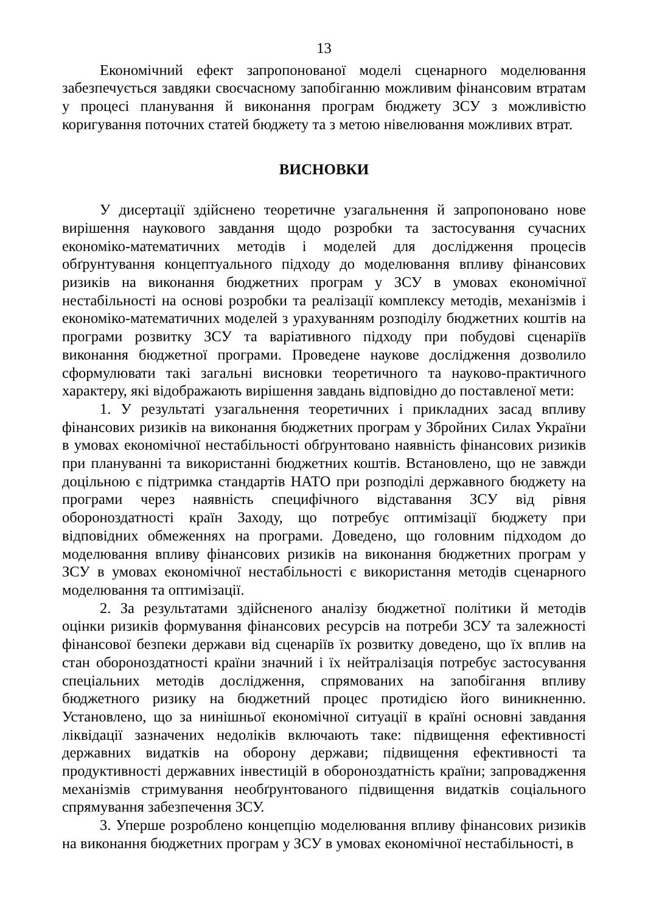13
Економічний ефект запропонованої моделі сценарного моделювання забезпечується завдяки своєчасному запобіганню можливим фінансовим втратам у процесі планування й виконання програм бюджету ЗСУ з можливістю коригування поточних статей бюджету та з метою нівелювання можливих втрат.
ВИСНОВКИ
У дисертації здійснено теоретичне узагальнення й запропоновано нове вирішення наукового завдання щодо розробки та застосування сучасних економіко-математичних методів і моделей для дослідження процесів обґрунтування концептуального підходу до моделювання впливу фінансових ризиків на виконання бюджетних програм у ЗСУ в умовах економічної нестабільності на основі розробки та реалізації комплексу методів, механізмів і економіко-математичних моделей з урахуванням розподілу бюджетних коштів на програми розвитку ЗСУ та варіативного підходу при побудові сценаріїв виконання бюджетної програми. Проведене наукове дослідження дозволило сформулювати такі загальні висновки теоретичного та науково-практичного характеру, які відображають вирішення завдань відповідно до поставленої мети:
1. У результаті узагальнення теоретичних і прикладних засад впливу фінансових ризиків на виконання бюджетних програм у Збройних Силах України в умовах економічної нестабільності обґрунтовано наявність фінансових ризиків при плануванні та використанні бюджетних коштів. Встановлено, що не завжди доцільною є підтримка стандартів НАТО при розподілі державного бюджету на програми через наявність специфічного відставання ЗСУ від рівня обороноздатності країн Заходу, що потребує оптимізації бюджету при відповідних обмеженнях на програми. Доведено, що головним підходом до моделювання впливу фінансових ризиків на виконання бюджетних програм у ЗСУ в умовах економічної нестабільності є використання методів сценарного моделювання та оптимізації.
2. За результатами здійсненого аналізу бюджетної політики й методів оцінки ризиків формування фінансових ресурсів на потреби ЗСУ та залежності фінансової безпеки держави від сценаріїв їх розвитку доведено, що їх вплив на стан обороноздатності країни значний і їх нейтралізація потребує застосування спеціальних методів дослідження, спрямованих на запобігання впливу бюджетного ризику на бюджетний процес протидією його виникненню. Установлено, що за нинішньої економічної ситуації в країні основні завдання ліквідації зазначених недоліків включають таке: підвищення ефективності державних видатків на оборону держави; підвищення ефективності та продуктивності державних інвестицій в обороноздатність країни; запровадження механізмів стримування необґрунтованого підвищення видатків соціального спрямування забезпечення ЗСУ.
3. Уперше розроблено концепцію моделювання впливу фінансових ризиків на виконання бюджетних програм у ЗСУ в умовах економічної нестабільності, в